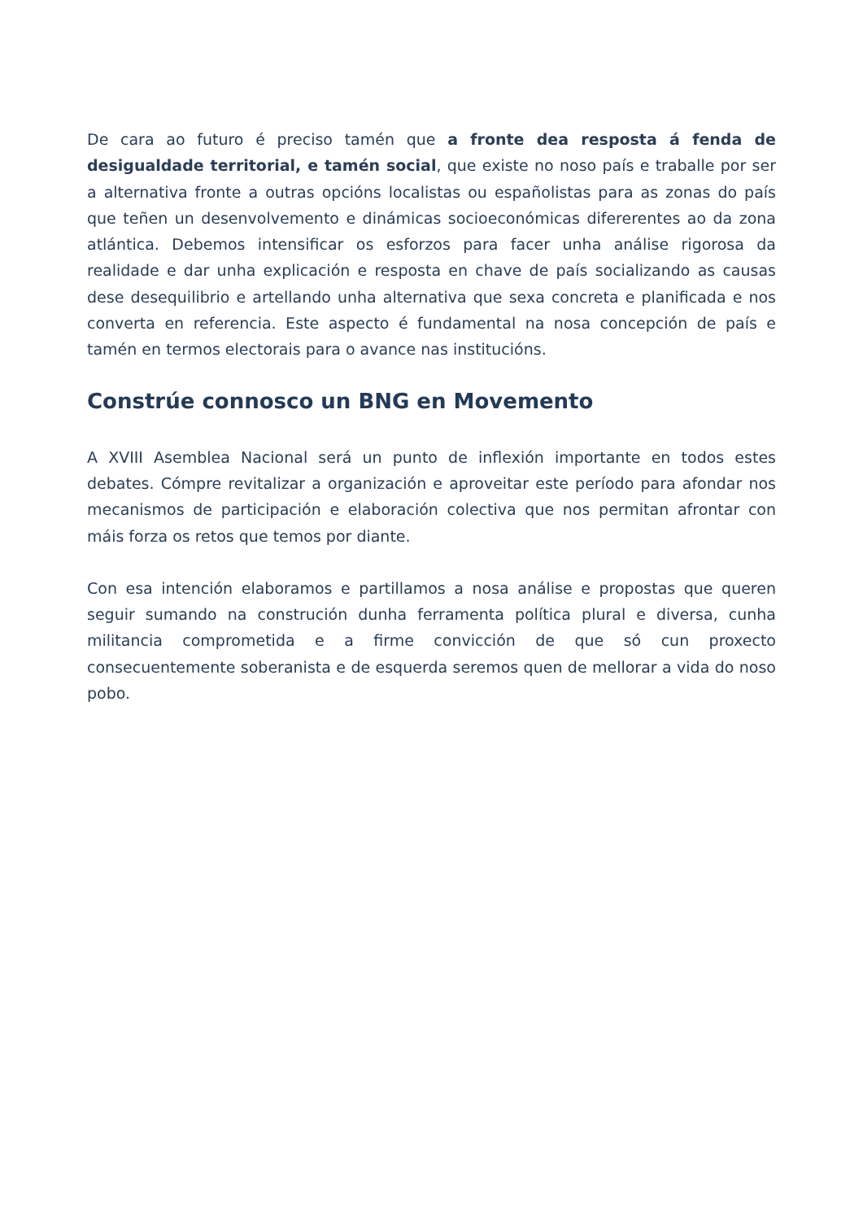De cara ao futuro é preciso tamén que a fronte dea resposta á fenda de desigualdade territorial, e tamén social, que existe no noso país e traballe por ser a alternativa fronte a outras opcións localistas ou españolistas para as zonas do país que teñen un desenvolvemento e dinámicas socioeconómicas difererentes ao da zona atlántica. Debemos intensificar os esforzos para facer unha análise rigorosa da realidade e dar unha explicación e resposta en chave de país socializando as causas dese desequilibrio e artellando unha alternativa que sexa concreta e planificada e nos converta en referencia. Este aspecto é fundamental na nosa concepción de país e tamén en termos electorais para o avance nas institucións.
Constrúe connosco un BNG en Movemento
A XVIII Asemblea Nacional será un punto de inflexión importante en todos estes debates. Cómpre revitalizar a organización e aproveitar este período para afondar nos mecanismos de participación e elaboración colectiva que nos permitan afrontar con máis forza os retos que temos por diante.
Con esa intención elaboramos e partillamos a nosa análise e propostas que queren seguir sumando na construción dunha ferramenta política plural e diversa, cunha militancia comprometida e a firme convicción de que só cun proxecto consecuentemente soberanista e de esquerda seremos quen de mellorar a vida do noso pobo.